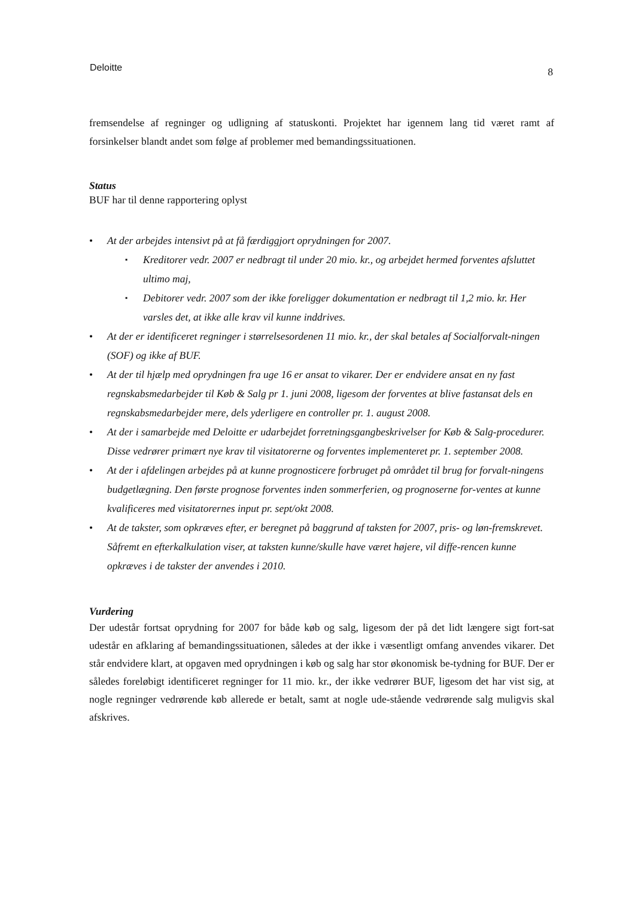Deloitte 8
fremsendelse af regninger og udligning af statuskonti. Projektet har igennem lang tid været ramt af forsinkelser blandt andet som følge af problemer med bemandingssituationen.
Status
BUF har til denne rapportering oplyst
At der arbejdes intensivt på at få færdiggjort oprydningen for 2007.
Kreditorer vedr. 2007 er nedbragt til under 20 mio. kr., og arbejdet hermed forventes afsluttet ultimo maj,
Debitorer vedr. 2007 som der ikke foreligger dokumentation er nedbragt til 1,2 mio. kr. Her varsles det, at ikke alle krav vil kunne inddrives.
At der er identificeret regninger i størrelsesordenen 11 mio. kr., der skal betales af Socialforvalt-ningen (SOF) og ikke af BUF.
At der til hjælp med oprydningen fra uge 16 er ansat to vikarer. Der er endvidere ansat en ny fast regnskabsmedarbejder til Køb & Salg pr 1. juni 2008, ligesom der forventes at blive fastansat dels en regnskabsmedarbejder mere, dels yderligere en controller pr. 1. august 2008.
At der i samarbejde med Deloitte er udarbejdet forretningsgangbeskrivelser for Køb & Salg-procedurer. Disse vedrører primært nye krav til visitatorerne og forventes implementeret pr. 1. september 2008.
At der i afdelingen arbejdes på at kunne prognosticere forbruget på området til brug for forvalt-ningens budgetlægning. Den første prognose forventes inden sommerferien, og prognoserne for-ventes at kunne kvalificeres med visitatorernes input pr. sept/okt 2008.
At de takster, som opkræves efter, er beregnet på baggrund af taksten for 2007, pris- og løn-fremskrevet. Såfremt en efterkalkulation viser, at taksten kunne/skulle have været højere, vil diffe-rencen kunne opkræves i de takster der anvendes i 2010.
Vurdering
Der udestår fortsat oprydning for 2007 for både køb og salg, ligesom der på det lidt længere sigt fort-sat udestår en afklaring af bemandingssituationen, således at der ikke i væsentligt omfang anvendes vikarer. Det står endvidere klart, at opgaven med oprydningen i køb og salg har stor økonomisk be-tydning for BUF. Der er således foreløbigt identificeret regninger for 11 mio. kr., der ikke vedrører BUF, ligesom det har vist sig, at nogle regninger vedrørende køb allerede er betalt, samt at nogle ude-stående vedrørende salg muligvis skal afskrives.